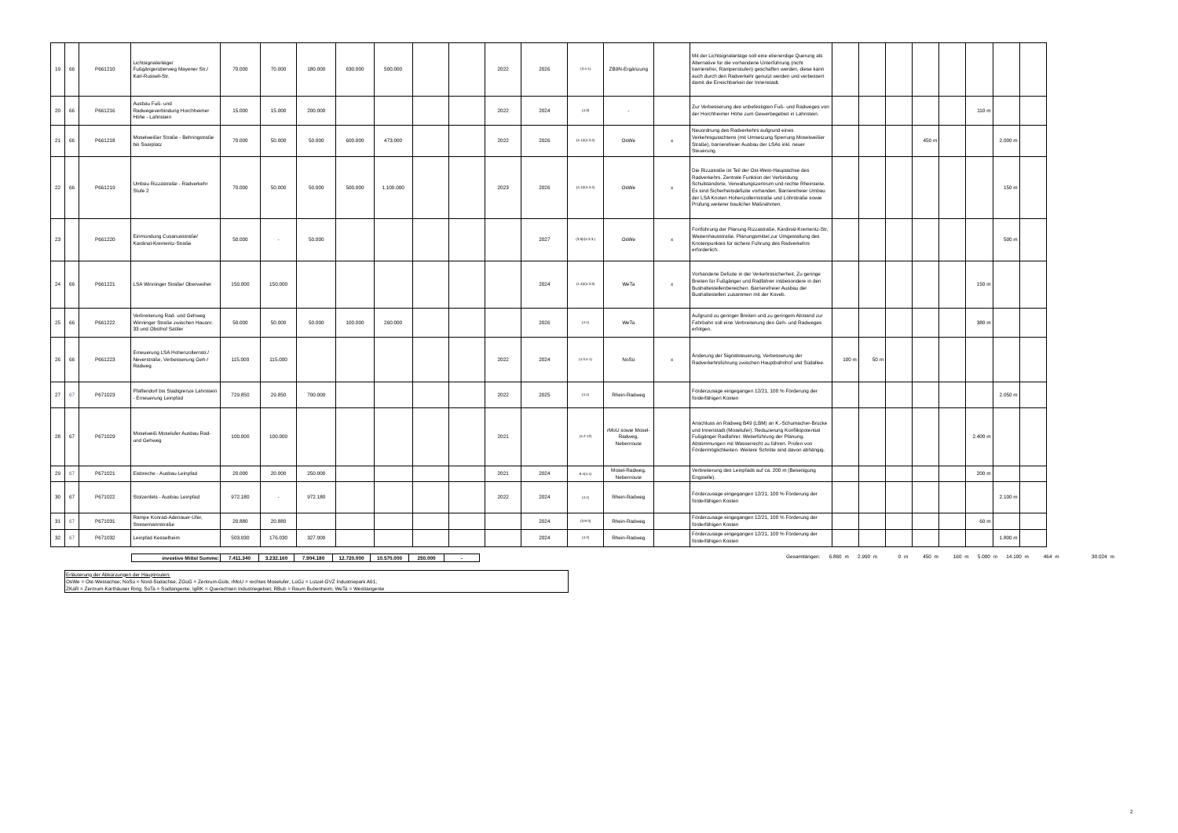| 19 | 66 | P661210 | Lichtsignalanlage/ Fußgängerüberweg Mayener Str./ Karl-Russell-Str. | 70.000 | 70.000 | 180.000 | 630.000 | 500.000 | | | 2022 | 2026 | (3.4-1) | ZB9N-Ergänzung | | Mit der Lichtsignalanlage soll eine ebenerdige Querung als Alternative für die vorhandene Unterführung (nicht barrierefrei, Rampenstufen) geschaffen werden, diese kann auch durch den Radverkehr genutzt werden und verbessert damit die Erreichbarkeit der Innenstadt. | | | | | | | | |
| 20 | 66 | P661216 | Ausbau Fuß- und Radwegeverbindung Horchheimer Höhe - Lahnstein | 15.000 | 15.000 | 200.000 | | | | | 2022 | 2024 | (4.3) | - | | Zur Verbesserung des unbefestigten Fuß- und Radweges von der Horchheimer Höhe zum Gewerbegebiet in Lahnstein. | | | | | | 110 m | | |
| 21 | 66 | P661218 | Moselweißer Straße - Behringstraße bis Saarplatz | 70.000 | 50.000 | 50.000 | 600.000 | 473.000 | | | 2022 | 2026 | (4.1)/(4.3.4) | OsWe | x | Neuordnung des Radverkehrs aufgrund eines Verkehrsgutachtens (mit Umsetzung Sperrung Moselweißer Straße), barrierefreier Ausbau der LSAs inkl. neuer Steuerung. | | | | 450 m | | | 2.000 m | |
| 22 | 66 | P661219 | Umbau Rizzastraße - Radverkehr Stufe 2 | 70.000 | 50.000 | 50.000 | 500.000 | 1.100.000 | | | 2023 | 2026 | (4.1)/(4.3.4) | OsWe | x | Die Rizzatraße ist Teil der Ost-West-Hauptachse des Radverkehrs. Zentrale Funktion der Verbindung Schulstandorte, Verwaltungszentrum und rechte Rheinseite. Es sind Sicherheitsdefizite vorhanden. Barrierefreier Umbau der LSA Knoten Hohenzollernstraße und Löhrstraße sowie Prüfung weiterer baulicher Maßnahmen. | | | | | | | 150 m | |
| 23 | | P661220 | Einmündung Cusanusstraße/ Kardinal-Krementz-Straße | 50.000 | - | 50.000 | | | | | | 2027 | (3.9)/(4.3.3.) | OsWe | x | Fortführung der Planung Rizzastraße, Kardinal-Krementz-Str, Waisenhausstraße. Planungsmittel zur Umgestaltung des Knotenpunktes für sichere Führung des Radverkehrs erforderlich. | | | | | | | 500 m | |
| 24 | 66 | P661221 | LSA Winninger Straße/ Oberweiher | 150.000 | 150.000 | | | | | | | 2024 | (1.4)/(4.3.3) | WeTa | x | Vorhandene Defizite in der Verkehrssicherheit: Zu geringe Breiten für Fußgänger und Radfahrer insbesondere in den Bushaltestellenbereichen. Barrierefreier Ausbau der Bushaltestellen zusammen mit der Koveb. | | | | | | 150 m | | |
| 25 | 66 | P661222 | Verbreiterung Rad- und Gehweg Winninger Straße zwischen Hausnr. 33 und Obsthof Sattler | 50.000 | 50.000 | 50.000 | 100.000 | 260.000 | | | | 2026 | (4.1) | WeTa | | Aufgrund zu geringer Breiten und zu geringem Abstand zur Fahrbahn soll eine Verbreiterung des Geh- und Radweges erfolgen. | | | | | | 380 m | | |
| 26 | 66 | P661223 | Erneuerung LSA Hohenzollernstr./ Neverstraße, Verbesserung Geh-/ Radweg | 115.000 | 115.000 | | | | | | 2022 | 2024 | (4.3.4-1) | NoSü | x | Änderung der Signalsteuerung, Verbesserung der Radverkehrsführung zwischen Hauptbahnhof und Südallee. | 100 m | 50 m | | | | | | |
| 27 | 67 | P671023 | Pfaffendorf bis Stadtgrenze Lahnstein - Erneuerung Leinpfad | 729.850 | 29.850 | 700.000 | | | | | 2022 | 2025 | (4.1) | Rhein-Radweg | | Förderzusage eingegangen 12/21, 100 % Förderung der förderfähigen Kosten | | | | | | | 2.050 m | |
| 28 | 67 | P671029 | Moselweiß Moselufer Ausbau Rad- und Gehweg | 100.000 | 100.000 | | | | | | 2021 | | (4.2-12) | rMoU sowie Mosel-Radweg, Nebenroute | | Anschluss an Radweg B49 (LBM) an K.-Schumacher-Brücke und Innenstadt (Moselufer). Reduzierung Konfliktpotential Fußgänger Radfahrer. Weiterführung der Planung. Abstimmungen mit Wasserrecht zu führen. Prüfen von Fördermöglichkeiten. Weitere Schritte sind davon abhängig. | | | | | | 2.400 m | | |
| 29 | 67 | P671021 | Eisbreche - Ausbau Leinpfad | 20.000 | 20.000 | 250.000 | | | | | 2021 | 2024 | 6.4(4.1) | Mosel-Radweg, Nebenroute | | Verbreiterung des Leinpfads auf ca. 200 m (Beseitigung Engstelle). | | | | | | 200 m | | |
| 30 | 67 | P671022 | Stolzenfels - Ausbau Leinpfad | 972.180 | - | 972.180 | | | | | 2022 | 2024 | (4.1) | Rhein-Radweg | | Förderzusage eingegangen 12/21, 100 % Förderung der förderfähigen Kosten | | | | | | | 2.100 m | |
| 31 | 67 | P671031 | Rampe Konrad-Adenauer-Ufer, Stresemannstraße | 20.880 | 20.880 | | | | | | | 2024 | (3.9-3) | Rhein-Radweg | | Förderzusage eingegangen 12/21, 100 % Förderung der förderfähigen Kosten | | | | | | 60 m | | |
| 32 | 67 | P671032 | Leinpfad Kesselheim | 503.030 | 176.030 | 327.000 | | | | | | 2024 | (4.2) | Rhein-Radweg | | Förderzusage eingegangen 12/21, 100 % Förderung der förderfähigen Kosten | | | | | | | 1.800 m | |
| investive Mittel Summe: | 7.411.340 | 3.232.160 | 7.904.180 | 12.720.000 | 10.570.000 | 250.000 | - |
Gesamtlängen: 6.860 m 2.990 m 0 m 450 m 160 m 5.000 m 14.100 m 464 m 30.024 m
Erläuterung der Abkürzungen der Hauptrouten:
OsWe = Ost-Westachse; NoSü = Nord-Südachse; ZGüG = Zentrum-Güls; rMoU = rechtes Moselufer; LüGz = Lützel-GVZ Industriepark A61;
ZKaR = Zentrum-Karthäuser Ring; SüTa = Südtangente; IgRK = Querachsen Industriegebiet; RBub = Raum Bubenheim; WeTa = Westtangente
2